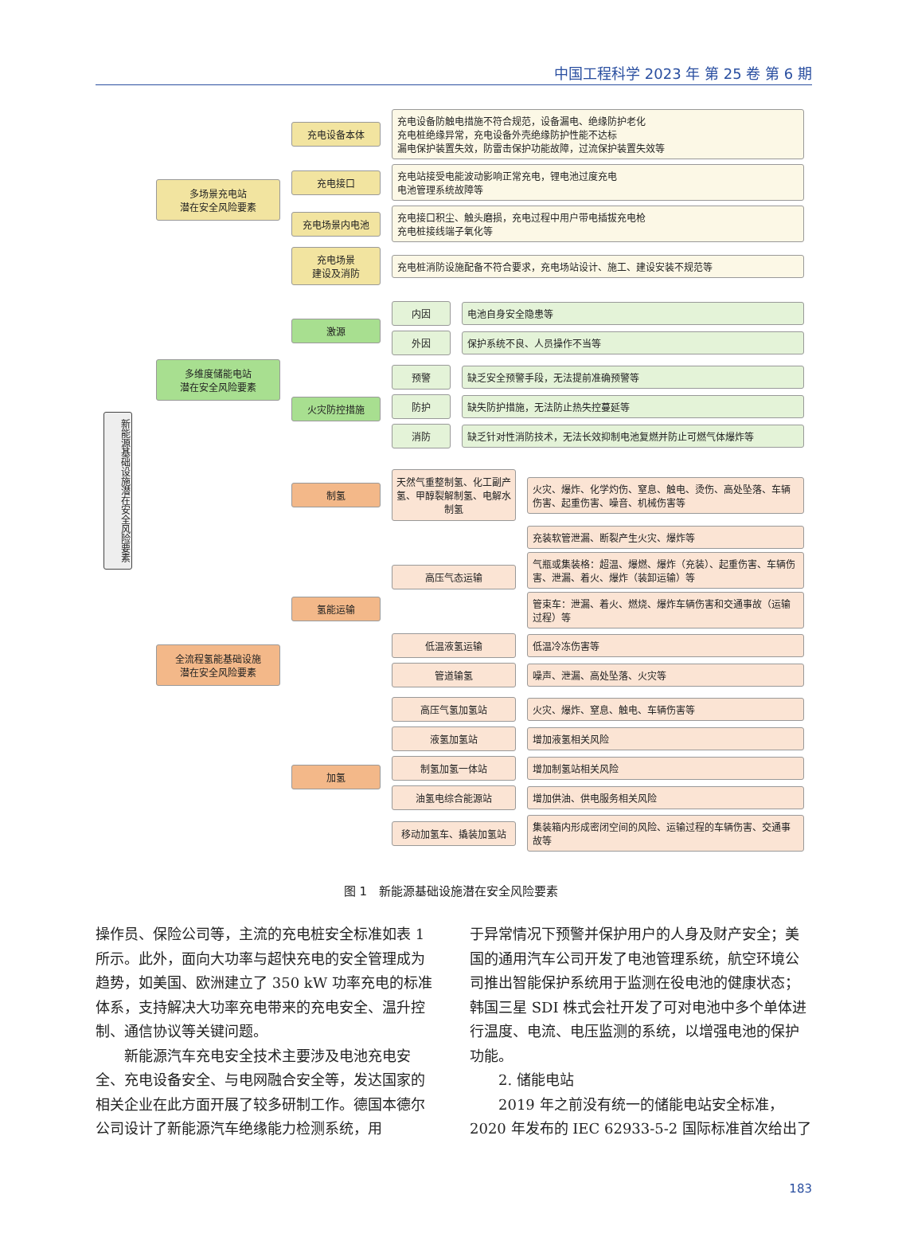中国工程科学 2023 年 第 25 卷 第 6 期
新能源基础设施潜在安全风险要素
多场景充电站
潜在安全风险要素
充电设备本体
充电设备防触电措施不符合规范，设备漏电、绝缘防护老化
充电桩绝缘异常，充电设备外壳绝缘防护性能不达标
漏电保护装置失效，防雷击保护功能故障，过流保护装置失效等
充电接口
充电站接受电能波动影响正常充电，锂电池过度充电
电池管理系统故障等
充电场景内电池
充电接口积尘、触头磨损，充电过程中用户带电插拔充电枪
充电桩接线端子氧化等
充电场景
建设及消防
充电桩消防设施配备不符合要求，充电场站设计、施工、建设安装不规范等
多维度储能电站
潜在安全风险要素
激源
内因 电池自身安全隐患等
外因 保护系统不良、人员操作不当等
火灾防控措施
预警 缺乏安全预警手段，无法提前准确预警等
防护 缺失防护措施，无法防止热失控蔓延等
消防
缺乏针对性消防技术，无法长效抑制电池复燃并防止可燃气体爆炸等
全流程氢能基础设施
潜在安全风险要素
制氢
天然气重整制氢、化工副产氢、甲醇裂解制氢、电解水制氢
火灾、爆炸、化学灼伤、窒息、触电、烫伤、高处坠落、车辆伤害、起重伤害、噪音、机械伤害等
氢能运输
高压气态运输
充装软管泄漏、断裂产生火灾、爆炸等
气瓶或集装格：超温、爆燃、爆炸（充装）、起重伤害、车辆伤害、泄漏、着火、爆炸（装卸运输）等
管束车：泄漏、着火、燃烧、爆炸车辆伤害和交通事故（运输过程）等
低温液氢运输 低温冷冻伤害等
管道输氢 噪声、泄漏、高处坠落、火灾等
加氢
高压气氢加氢站 火灾、爆炸、窒息、触电、车辆伤害等
液氢加氢站 增加液氢相关风险
制氢加氢一体站 增加制氢站相关风险
油氢电综合能源站 增加供油、供电服务相关风险
移动加氢车、撬装加氢站
集装箱内形成密闭空间的风险、运输过程的车辆伤害、交通事故等
图 1　新能源基础设施潜在安全风险要素
操作员、保险公司等，主流的充电桩安全标准如表 1 所示。此外，面向大功率与超快充电的安全管理成为趋势，如美国、欧洲建立了 350 kW 功率充电的标准体系，支持解决大功率充电带来的充电安全、温升控制、通信协议等关键问题。
新能源汽车充电安全技术主要涉及电池充电安全、充电设备安全、与电网融合安全等，发达国家的相关企业在此方面开展了较多研制工作。德国本德尔公司设计了新能源汽车绝缘能力检测系统，用
于异常情况下预警并保护用户的人身及财产安全；美国的通用汽车公司开发了电池管理系统，航空环境公司推出智能保护系统用于监测在役电池的健康状态；韩国三星 SDI 株式会社开发了可对电池中多个单体进行温度、电流、电压监测的系统，以增强电池的保护功能。
2. 储能电站
2019 年之前没有统一的储能电站安全标准，2020 年发布的 IEC 62933-5-2 国际标准首次给出了
183